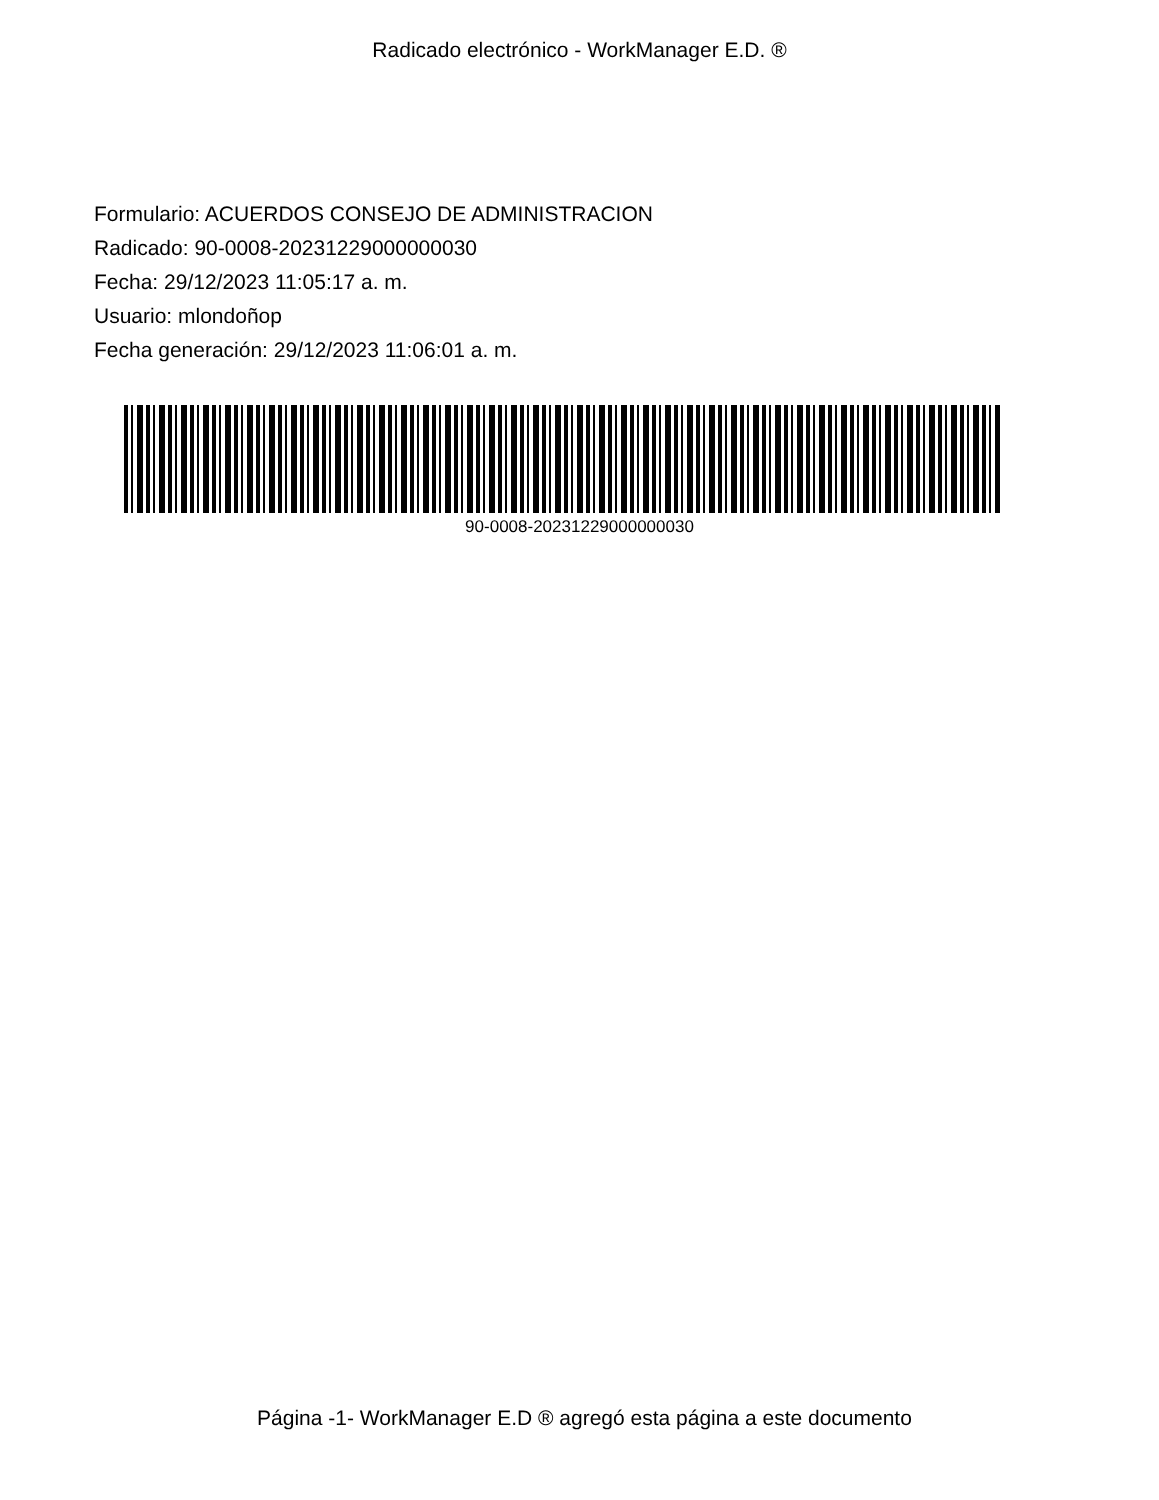Radicado electrónico - WorkManager E.D. ®
Formulario: ACUERDOS CONSEJO DE ADMINISTRACION
Radicado: 90-0008-20231229000000030
Fecha: 29/12/2023 11:05:17 a. m.
Usuario: mlondoñop
Fecha generación: 29/12/2023 11:06:01 a. m.
90-0008-20231229000000030
Página -1- WorkManager E.D ® agregó esta página a este documento